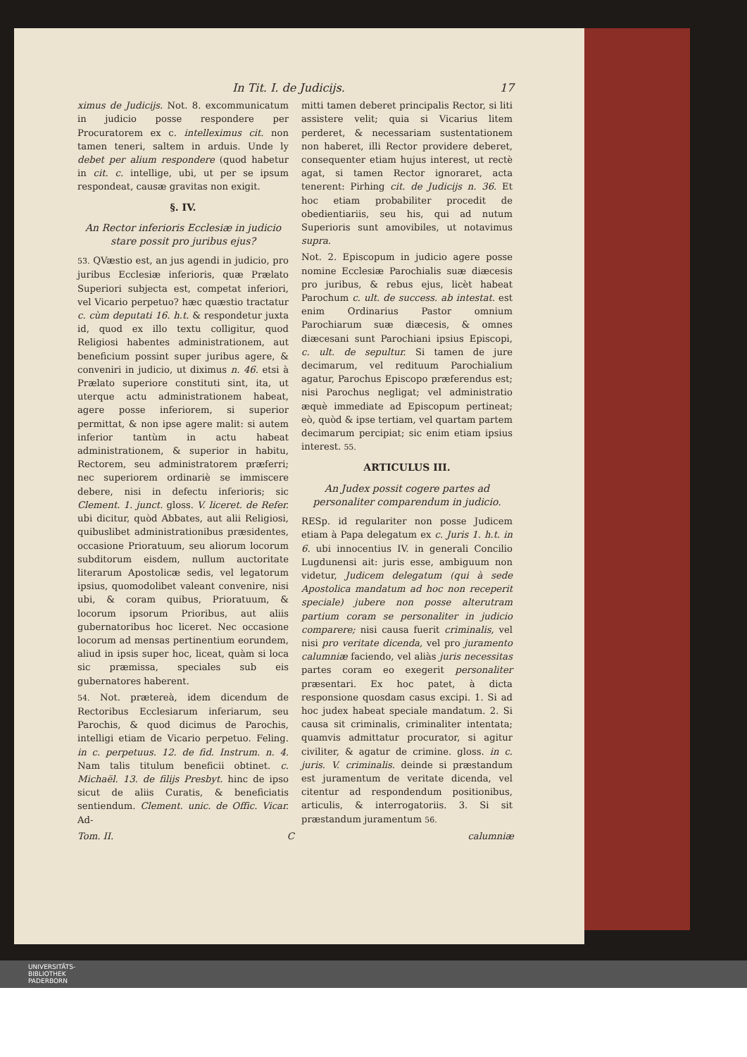In Tit. I. de Judicijs. 17
ximus de Judicijs. Not. 8. excommunicatum in judicio posse respondere per Procuratorem ex c. intelleximus cit. non tamen teneri, saltem in arduis. Unde ly debet per alium respondere (quod habetur in cit. c. intellige, ubi, ut per se ipsum respondeat, causæ gravitas non exigit.
§. IV.
An Rector inferioris Ecclesiæ in judicio stare possit pro juribus ejus?
53. QVæstio est, an jus agendi in judicio, pro juribus Ecclesiæ inferioris, quæ Prælato Superiori subjecta est, competat inferiori, vel Vicario perpetuo? hæc quæstio tractatur c. cùm deputati 16. h.t. & respondetur juxta id, quod ex illo textu colligitur, quod Religiosi habentes administrationem, aut beneficium possint super juribus agere, & conveniri in judicio, ut diximus n. 46. etsi à Prælato superiore constituti sint, ita, ut uterque actu administrationem habeat, agere posse inferiorem, si superior permittat, & non ipse agere malit: si autem inferior tantùm in actu habeat administrationem, & superior in habitu, Rectorem, seu administratorem præferri; nec superiorem ordinariè se immiscere debere, nisi in defectu inferioris; sic Clement. 1. junct. gloss. V. liceret. de Refer. ubi dicitur, quòd Abbates, aut alii Religiosi, quibuslibet administrationibus præsidentes, occasione Prioratuum, seu aliorum locorum subditorum eisdem, nullum auctoritate literarum Apostolicæ sedis, vel legatorum ipsius, quomodolibet valeant convenire, nisi ubi, & coram quibus, Prioratuum, & locorum ipsorum Prioribus, aut aliis gubernatoribus hoc liceret. Nec occasione locorum ad mensas pertinentium eorundem, aliud in ipsis super hoc, liceat, quàm si loca sic præmissa, speciales sub eis gubernatores haberent.
54. Not. prætereà, idem dicendum de Rectoribus Ecclesiarum inferiarum, seu Parochis, & quod dicimus de Parochis, intelligi etiam de Vicario perpetuo. Feling. in c. perpetuus. 12. de fid. Instrum. n. 4. Nam talis titulum beneficii obtinet. c. Michaël. 13. de filijs Presbyt. hinc de ipso sicut de aliis Curatis, & beneficiatis sentiendum. Clement. unic. de Offic. Vicar. Ad-
mitti tamen deberet principalis Rector, si liti assistere velit; quia si Vicarius litem perderet, & necessariam sustentationem non haberet, illi Rector providere deberet, consequenter etiam hujus interest, ut rectè agat, si tamen Rector ignoraret, acta tenerent: Pirhing cit. de Judicijs n. 36. Et hoc etiam probabiliter procedit de obedientiariis, seu his, qui ad nutum Superioris sunt amovibiles, ut notavimus supra.
Not. 2. Episcopum in judicio agere posse nomine Ecclesiæ Parochialis suæ diæcesis pro juribus, & rebus ejus, licèt habeat Parochum c. ult. de success. ab intestat. est enim Ordinarius Pastor omnium Parochiarum suæ diæcesis, & omnes diæcesani sunt Parochiani ipsius Episcopi, c. ult. de sepultur. Si tamen de jure decimarum, vel redituum Parochialium agatur, Parochus Episcopo præferendus est; nisi Parochus negligat; vel administratio æquè immediate ad Episcopum pertineat; eò, quòd & ipse tertiam, vel quartam partem decimarum percipiat; sic enim etiam ipsius interest. 55.
ARTICULUS III.
An Judex possit cogere partes ad personaliter comparendum in judicio.
RESp. id regulariter non posse Judicem etiam à Papa delegatum ex c. Juris 1. h.t. in 6. ubi innocentius IV. in generali Concilio Lugdunensi ait: juris esse, ambiguum non videtur, Judicem delegatum (qui à sede Apostolica mandatum ad hoc non receperit speciale) jubere non posse alterutram partium coram se personaliter in judicio comparere; nisi causa fuerit criminalis, vel nisi pro veritate dicenda, vel pro juramento calumniæ faciendo, vel aliàs juris necessitas partes coram eo exegerit personaliter præsentari. Ex hoc patet, à dicta responsione quosdam casus excipi. 1. Si ad hoc judex habeat speciale mandatum. 2. Si causa sit criminalis, criminaliter intentata; quamvis admittatur procurator, si agitur civiliter, & agatur de crimine. gloss. in c. juris. V. criminalis. deinde si præstandum est juramentum de veritate dicenda, vel citentur ad respondendum positionibus, articulis, & interrogatoriis. 3. Si sit præstandum juramentum 56.
Tom. II. C calumniæ
UNIVERSITÄTS-
BIBLIOTHEK
PADERBORN